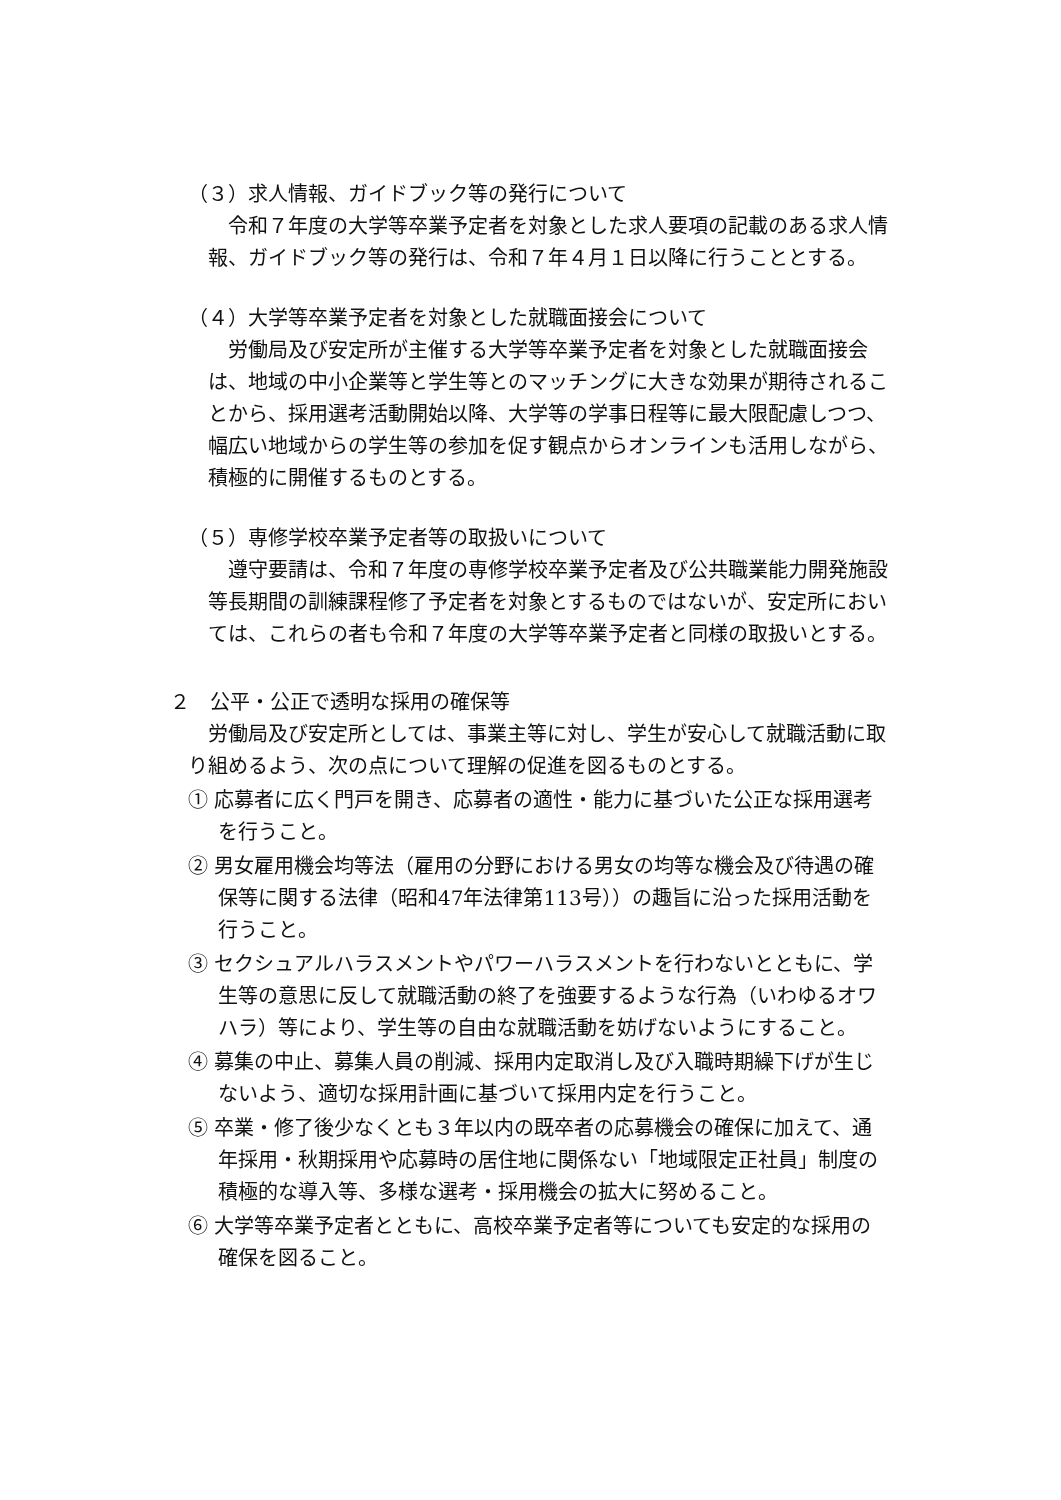（３）求人情報、ガイドブック等の発行について
令和７年度の大学等卒業予定者を対象とした求人要項の記載のある求人情報、ガイドブック等の発行は、令和７年４月１日以降に行うこととする。
（４）大学等卒業予定者を対象とした就職面接会について
労働局及び安定所が主催する大学等卒業予定者を対象とした就職面接会は、地域の中小企業等と学生等とのマッチングに大きな効果が期待されることから、採用選考活動開始以降、大学等の学事日程等に最大限配慮しつつ、幅広い地域からの学生等の参加を促す観点からオンラインも活用しながら、積極的に開催するものとする。
（５）専修学校卒業予定者等の取扱いについて
遵守要請は、令和７年度の専修学校卒業予定者及び公共職業能力開発施設等長期間の訓練課程修了予定者を対象とするものではないが、安定所においては、これらの者も令和７年度の大学等卒業予定者と同様の取扱いとする。
２　公平・公正で透明な採用の確保等
労働局及び安定所としては、事業主等に対し、学生が安心して就職活動に取り組めるよう、次の点について理解の促進を図るものとする。
① 応募者に広く門戸を開き、応募者の適性・能力に基づいた公正な採用選考を行うこと。
② 男女雇用機会均等法（雇用の分野における男女の均等な機会及び待遇の確保等に関する法律（昭和47年法律第113号））の趣旨に沿った採用活動を行うこと。
③ セクシュアルハラスメントやパワーハラスメントを行わないとともに、学生等の意思に反して就職活動の終了を強要するような行為（いわゆるオワハラ）等により、学生等の自由な就職活動を妨げないようにすること。
④ 募集の中止、募集人員の削減、採用内定取消し及び入職時期繰下げが生じないよう、適切な採用計画に基づいて採用内定を行うこと。
⑤ 卒業・修了後少なくとも３年以内の既卒者の応募機会の確保に加えて、通年採用・秋期採用や応募時の居住地に関係ない「地域限定正社員」制度の積極的な導入等、多様な選考・採用機会の拡大に努めること。
⑥ 大学等卒業予定者とともに、高校卒業予定者等についても安定的な採用の確保を図ること。